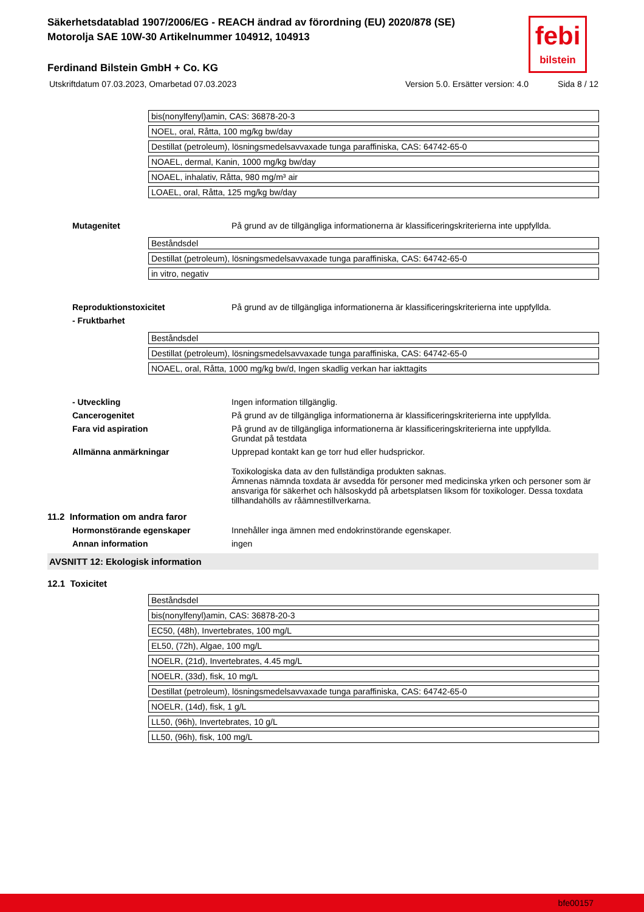febi
bilstein
Säkerhetsdatablad 1907/2006/EG - REACH ändrad av förordning (EU) 2020/878 (SE)
Motorolja SAE 10W-30 Artikelnummer 104912, 104913
Ferdinand Bilstein GmbH + Co. KG
Utskriftdatum 07.03.2023, Omarbetad 07.03.2023 Version 5.0. Ersätter version: 4.0 Sida 8 / 12
| bis(nonylfenyl)amin, CAS: 36878-20-3 |
| NOEL, oral, Råtta, 100 mg/kg bw/day |
| Destillat (petroleum), lösningsmedelsavvaxade tunga paraffiniska, CAS: 64742-65-0 |
| NOAEL, dermal, Kanin, 1000 mg/kg bw/day |
| NOAEL, inhalativ, Råtta, 980 mg/m³ air |
| LOAEL, oral, Råtta, 125 mg/kg bw/day |
Mutagenitet På grund av de tillgängliga informationerna är klassificeringskriterierna inte uppfyllda.
| Beståndsdel |
| Destillat (petroleum), lösningsmedelsavvaxade tunga paraffiniska, CAS: 64742-65-0 |
| in vitro, negativ |
Reproduktionstoxicitet På grund av de tillgängliga informationerna är klassificeringskriterierna inte uppfyllda.
- Fruktbarhet
| Beståndsdel |
| Destillat (petroleum), lösningsmedelsavvaxade tunga paraffiniska, CAS: 64742-65-0 |
| NOAEL, oral, Råtta, 1000 mg/kg bw/d, Ingen skadlig verkan har iakttagits |
- Utveckling Ingen information tillgänglig.
Cancerogenitet På grund av de tillgängliga informationerna är klassificeringskriterierna inte uppfyllda.
Fara vid aspiration På grund av de tillgängliga informationerna är klassificeringskriterierna inte uppfyllda.
Grundat på testdata
Allmänna anmärkningar Upprepad kontakt kan ge torr hud eller hudsprickor.
Toxikologiska data av den fullständiga produkten saknas.
Ämnenas nämnda toxdata är avsedda för personer med medicinska yrken och personer som är ansvariga för säkerhet och hälsoskydd på arbetsplatsen liksom för toxikologer. Dessa toxdata tillhandahölls av råämnestillverkarna.
11.2 Information om andra faror
Hormonstörande egenskaper Innehåller inga ämnen med endokrinstörande egenskaper.
Annan information ingen
AVSNITT 12: Ekologisk information
12.1 Toxicitet
| Beståndsdel |
| bis(nonylfenyl)amin, CAS: 36878-20-3 |
| EC50, (48h), Invertebrates, 100 mg/L |
| EL50, (72h), Algae, 100 mg/L |
| NOELR, (21d), Invertebrates, 4.45 mg/L |
| NOELR, (33d), fisk, 10 mg/L |
| Destillat (petroleum), lösningsmedelsavvaxade tunga paraffiniska, CAS: 64742-65-0 |
| NOELR, (14d), fisk, 1 g/L |
| LL50, (96h), Invertebrates, 10 g/L |
| LL50, (96h), fisk, 100 mg/L |
bfe00157